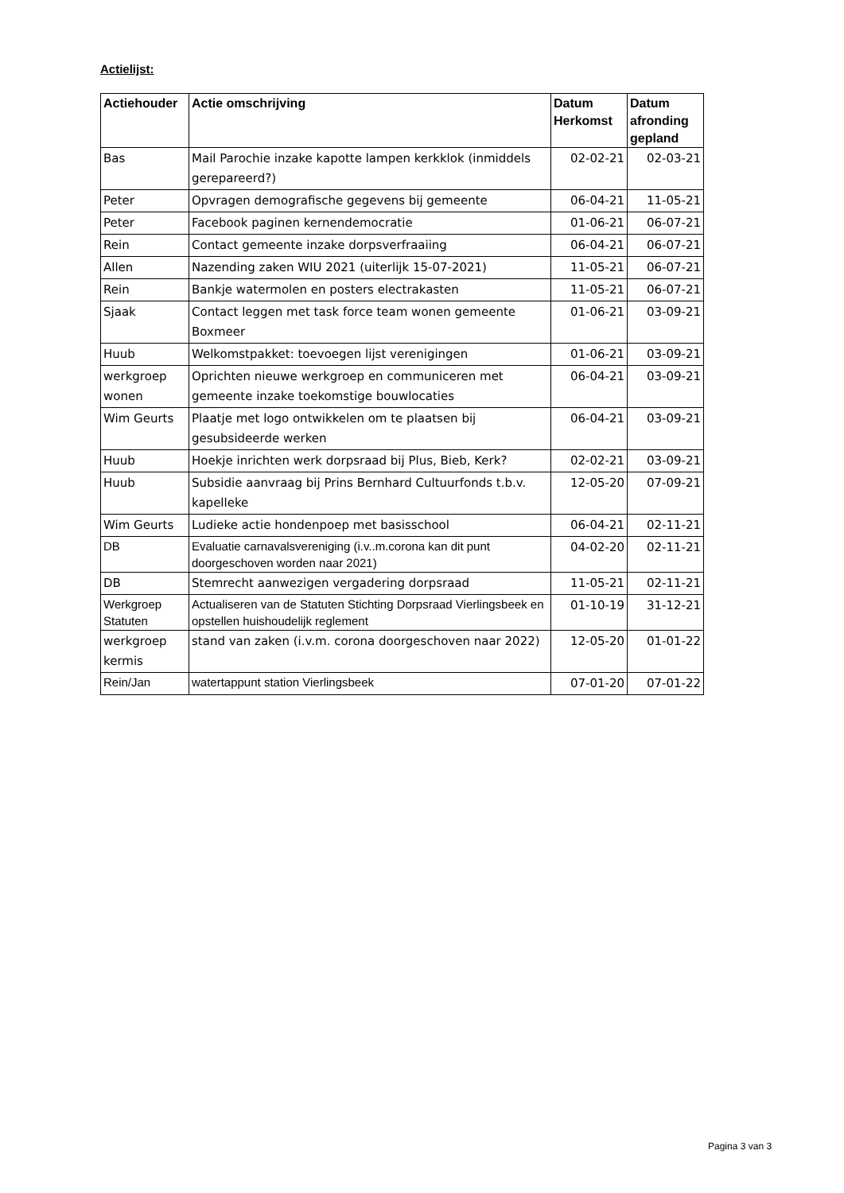Actielijst:
| Actiehouder | Actie omschrijving | Datum Herkomst | Datum afronding gepland |
| --- | --- | --- | --- |
| Bas | Mail Parochie inzake kapotte lampen kerkklok (inmiddels gerepareerd?) | 02-02-21 | 02-03-21 |
| Peter | Opvragen demografische gegevens bij gemeente | 06-04-21 | 11-05-21 |
| Peter | Facebook paginen kernendemocratie | 01-06-21 | 06-07-21 |
| Rein | Contact gemeente inzake dorpsverfraaiing | 06-04-21 | 06-07-21 |
| Allen | Nazending zaken WIU 2021 (uiterlijk 15-07-2021) | 11-05-21 | 06-07-21 |
| Rein | Bankje watermolen en posters electrakasten | 11-05-21 | 06-07-21 |
| Sjaak | Contact leggen met task force team wonen gemeente Boxmeer | 01-06-21 | 03-09-21 |
| Huub | Welkomstpakket: toevoegen lijst verenigingen | 01-06-21 | 03-09-21 |
| werkgroep wonen | Oprichten nieuwe werkgroep en communiceren met gemeente inzake toekomstige bouwlocaties | 06-04-21 | 03-09-21 |
| Wim Geurts | Plaatje met logo ontwikkelen om te plaatsen bij gesubsideerde werken | 06-04-21 | 03-09-21 |
| Huub | Hoekje inrichten werk dorpsraad bij Plus, Bieb, Kerk? | 02-02-21 | 03-09-21 |
| Huub | Subsidie aanvraag bij Prins Bernhard Cultuurfonds t.b.v. kapelleke | 12-05-20 | 07-09-21 |
| Wim Geurts | Ludieke actie hondenpoep met basisschool | 06-04-21 | 02-11-21 |
| DB | Evaluatie carnavalsvereniging (i.v..m.corona kan dit punt doorgeschoven worden naar 2021) | 04-02-20 | 02-11-21 |
| DB | Stemrecht aanwezigen vergadering dorpsraad | 11-05-21 | 02-11-21 |
| Werkgroep Statuten | Actualiseren van de Statuten Stichting Dorpsraad Vierlingsbeek en opstellen huishoudelijk reglement | 01-10-19 | 31-12-21 |
| werkgroep kermis | stand van zaken (i.v.m. corona doorgeschoven naar 2022) | 12-05-20 | 01-01-22 |
| Rein/Jan | watertappunt station Vierlingsbeek | 07-01-20 | 07-01-22 |
Pagina 3 van 3